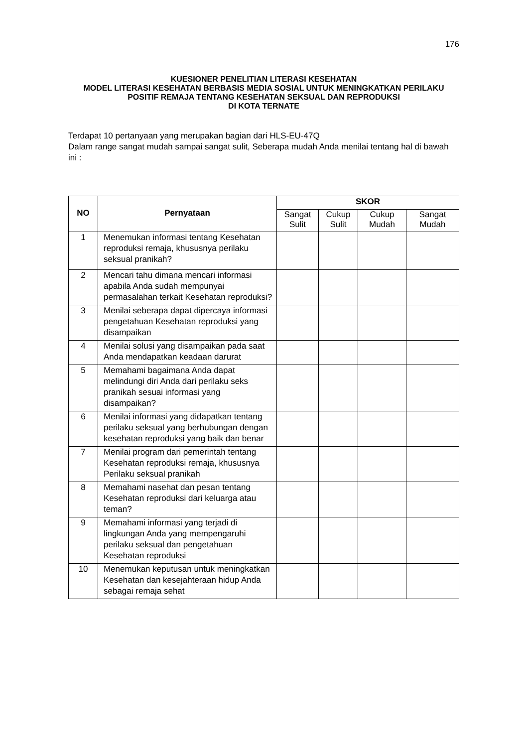176
KUESIONER PENELITIAN LITERASI KESEHATAN
MODEL LITERASI KESEHATAN BERBASIS MEDIA SOSIAL UNTUK MENINGKATKAN PERILAKU POSITIF REMAJA TENTANG KESEHATAN SEKSUAL DAN REPRODUKSI
DI KOTA TERNATE
Terdapat 10 pertanyaan yang merupakan bagian dari HLS-EU-47Q
Dalam range sangat mudah sampai sangat sulit, Seberapa mudah Anda menilai tentang hal di bawah ini :
| NO | Pernyataan | SKOR | | | |
| --- | --- | --- | --- | --- | --- |
| | | Sangat Sulit | Cukup Sulit | Cukup Mudah | Sangat Mudah |
| 1 | Menemukan informasi tentang Kesehatan reproduksi remaja, khususnya perilaku seksual pranikah? | | | | |
| 2 | Mencari tahu dimana mencari informasi apabila Anda sudah mempunyai permasalahan terkait Kesehatan reproduksi? | | | | |
| 3 | Menilai seberapa dapat dipercaya informasi pengetahuan Kesehatan reproduksi yang disampaikan | | | | |
| 4 | Menilai solusi yang disampaikan pada saat Anda mendapatkan keadaan darurat | | | | |
| 5 | Memahami bagaimana Anda dapat melindungi diri Anda dari perilaku seks pranikah sesuai informasi yang disampaikan? | | | | |
| 6 | Menilai informasi yang didapatkan tentang perilaku seksual yang berhubungan dengan kesehatan reproduksi yang baik dan benar | | | | |
| 7 | Menilai program dari pemerintah tentang Kesehatan reproduksi remaja, khususnya Perilaku seksual pranikah | | | | |
| 8 | Memahami nasehat dan pesan tentang Kesehatan reproduksi dari keluarga atau teman? | | | | |
| 9 | Memahami informasi yang terjadi di lingkungan Anda yang mempengaruhi perilaku seksual dan pengetahuan Kesehatan reproduksi | | | | |
| 10 | Menemukan keputusan untuk meningkatkan Kesehatan dan kesejahteraan hidup Anda sebagai remaja sehat | | | | |